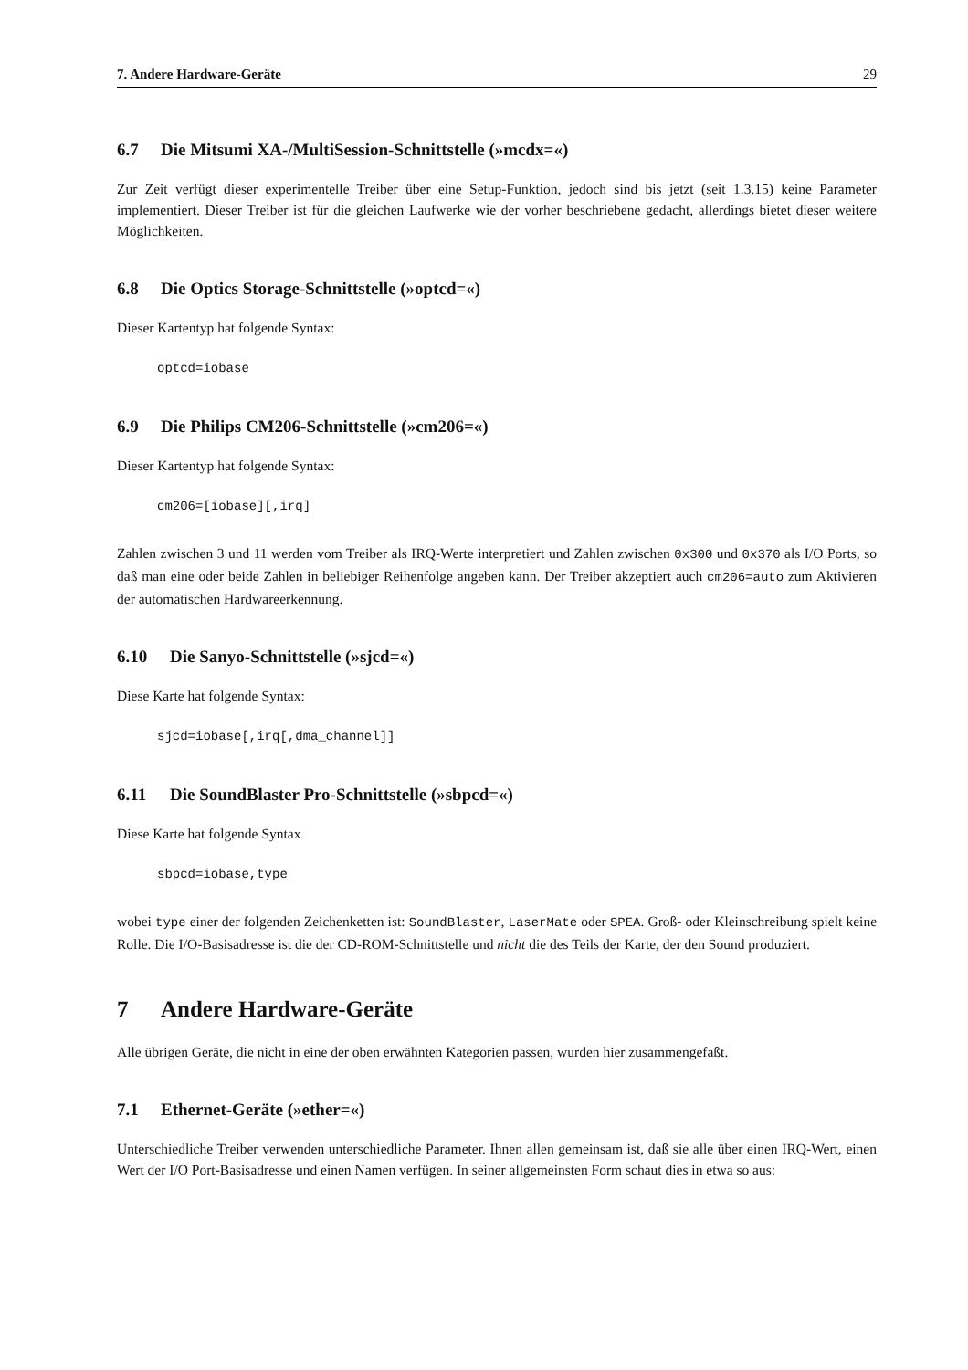7. Andere Hardware-Geräte 29
6.7 Die Mitsumi XA-/MultiSession-Schnittstelle (»mcdx=«)
Zur Zeit verfügt dieser experimentelle Treiber über eine Setup-Funktion, jedoch sind bis jetzt (seit 1.3.15) keine Parameter implementiert. Dieser Treiber ist für die gleichen Laufwerke wie der vorher beschriebene gedacht, allerdings bietet dieser weitere Möglichkeiten.
6.8 Die Optics Storage-Schnittstelle (»optcd=«)
Dieser Kartentyp hat folgende Syntax:
optcd=iobase
6.9 Die Philips CM206-Schnittstelle (»cm206=«)
Dieser Kartentyp hat folgende Syntax:
cm206=[iobase][,irq]
Zahlen zwischen 3 und 11 werden vom Treiber als IRQ-Werte interpretiert und Zahlen zwischen 0x300 und 0x370 als I/O Ports, so daß man eine oder beide Zahlen in beliebiger Reihenfolge angeben kann. Der Treiber akzeptiert auch cm206=auto zum Aktivieren der automatischen Hardwareerkennung.
6.10 Die Sanyo-Schnittstelle (»sjcd=«)
Diese Karte hat folgende Syntax:
sjcd=iobase[,irq[,dma_channel]]
6.11 Die SoundBlaster Pro-Schnittstelle (»sbpcd=«)
Diese Karte hat folgende Syntax
sbpcd=iobase,type
wobei type einer der folgenden Zeichenketten ist: SoundBlaster, LaserMate oder SPEA. Groß- oder Kleinschreibung spielt keine Rolle. Die I/O-Basisadresse ist die der CD-ROM-Schnittstelle und nicht die des Teils der Karte, der den Sound produziert.
7 Andere Hardware-Geräte
Alle übrigen Geräte, die nicht in eine der oben erwähnten Kategorien passen, wurden hier zusammengefaßt.
7.1 Ethernet-Geräte (»ether=«)
Unterschiedliche Treiber verwenden unterschiedliche Parameter. Ihnen allen gemeinsam ist, daß sie alle über einen IRQ-Wert, einen Wert der I/O Port-Basisadresse und einen Namen verfügen. In seiner allgemeinsten Form schaut dies in etwa so aus: